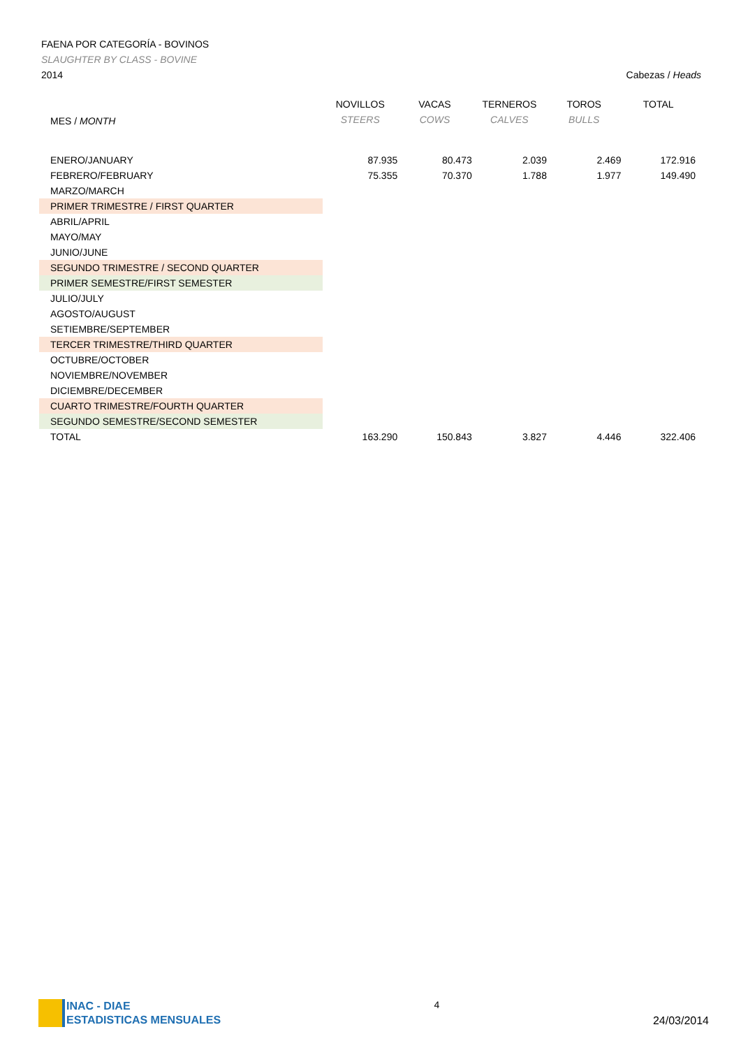FAENA POR CATEGORÍA - BOVINOS
SLAUGHTER BY CLASS - BOVINE
2014 Cabezas / Heads
| MES / MONTH | NOVILLOS STEERS | VACAS COWS | TERNEROS CALVES | TOROS BULLS | TOTAL |
| --- | --- | --- | --- | --- | --- |
| ENERO/JANUARY | 87.935 | 80.473 | 2.039 | 2.469 | 172.916 |
| FEBRERO/FEBRUARY | 75.355 | 70.370 | 1.788 | 1.977 | 149.490 |
| MARZO/MARCH | | | | | |
| PRIMER TRIMESTRE / FIRST QUARTER | | | | | |
| ABRIL/APRIL | | | | | |
| MAYO/MAY | | | | | |
| JUNIO/JUNE | | | | | |
| SEGUNDO TRIMESTRE / SECOND QUARTER | | | | | |
| PRIMER SEMESTRE/FIRST SEMESTER | | | | | |
| JULIO/JULY | | | | | |
| AGOSTO/AUGUST | | | | | |
| SETIEMBRE/SEPTEMBER | | | | | |
| TERCER TRIMESTRE/THIRD QUARTER | | | | | |
| OCTUBRE/OCTOBER | | | | | |
| NOVIEMBRE/NOVEMBER | | | | | |
| DICIEMBRE/DECEMBER | | | | | |
| CUARTO TRIMESTRE/FOURTH QUARTER | | | | | |
| SEGUNDO SEMESTRE/SECOND SEMESTER | | | | | |
| TOTAL | 163.290 | 150.843 | 3.827 | 4.446 | 322.406 |
INAC - DIAE
ESTADISTICAS MENSUALES
4
24/03/2014